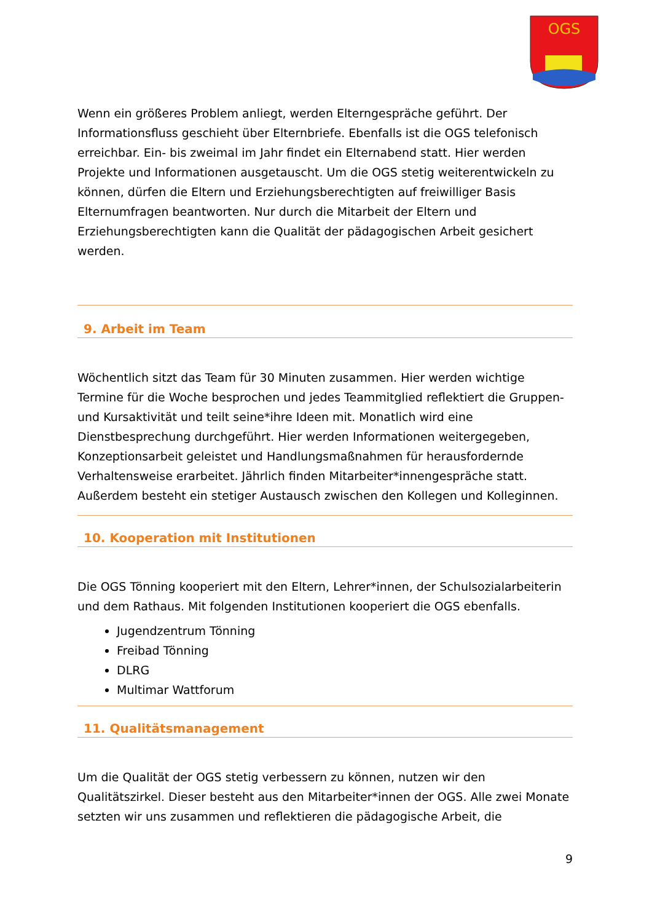OGS
Wenn ein größeres Problem anliegt, werden Elterngespräche geführt. Der Informationsfluss geschieht über Elternbriefe. Ebenfalls ist die OGS telefonisch erreichbar. Ein- bis zweimal im Jahr findet ein Elternabend statt. Hier werden Projekte und Informationen ausgetauscht. Um die OGS stetig weiterentwickeln zu können, dürfen die Eltern und Erziehungsberechtigten auf freiwilliger Basis Elternumfragen beantworten. Nur durch die Mitarbeit der Eltern und Erziehungsberechtigten kann die Qualität der pädagogischen Arbeit gesichert werden.
9. Arbeit im Team
Wöchentlich sitzt das Team für 30 Minuten zusammen. Hier werden wichtige Termine für die Woche besprochen und jedes Teammitglied reflektiert die Gruppen- und Kursaktivität und teilt seine*ihre Ideen mit. Monatlich wird eine Dienstbesprechung durchgeführt. Hier werden Informationen weitergegeben, Konzeptionsarbeit geleistet und Handlungsmaßnahmen für herausfordernde Verhaltensweise erarbeitet. Jährlich finden Mitarbeiter*innengespräche statt. Außerdem besteht ein stetiger Austausch zwischen den Kollegen und Kolleginnen.
10. Kooperation mit Institutionen
Die OGS Tönning kooperiert mit den Eltern, Lehrer*innen, der Schulsozialarbeiterin und dem Rathaus. Mit folgenden Institutionen kooperiert die OGS ebenfalls.
Jugendzentrum Tönning
Freibad Tönning
DLRG
Multimar Wattforum
11. Qualitätsmanagement
Um die Qualität der OGS stetig verbessern zu können, nutzen wir den Qualitätszirkel. Dieser besteht aus den Mitarbeiter*innen der OGS. Alle zwei Monate setzten wir uns zusammen und reflektieren die pädagogische Arbeit, die
9